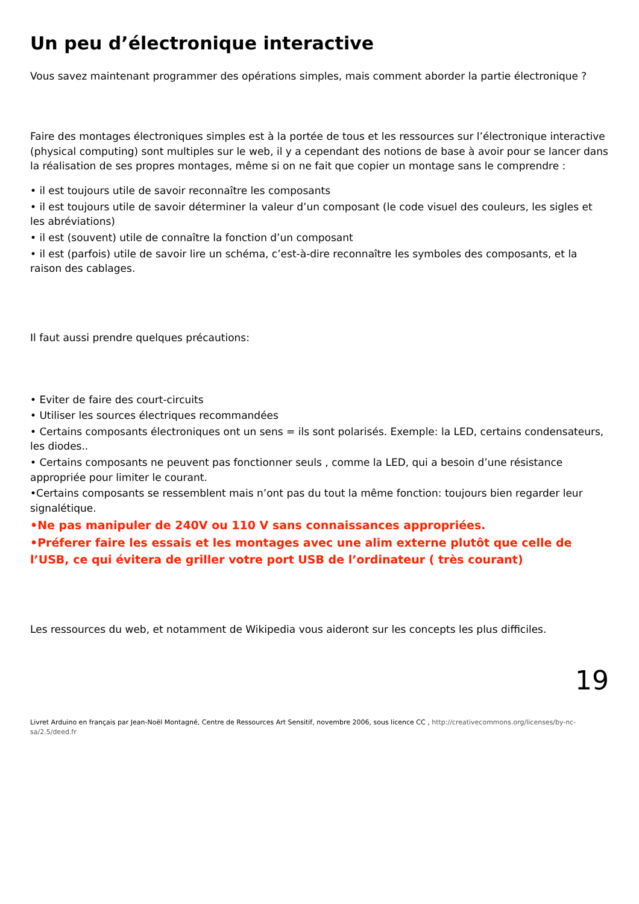Un peu d’électronique interactive
Vous savez maintenant programmer des opérations simples, mais comment aborder la partie électronique ?
Faire des montages électroniques simples est à la portée de tous et les ressources sur l’électronique interactive (physical computing) sont multiples sur le web, il y a cependant des notions de base à avoir pour se lancer dans la réalisation de ses propres montages, même si on ne fait que copier un montage sans le comprendre :
• il est toujours utile de savoir reconnaître les composants
• il est toujours utile de savoir déterminer la valeur d’un composant (le code visuel des couleurs, les sigles et les abréviations)
• il est (souvent) utile de connaître la fonction d’un composant
• il est (parfois) utile de savoir lire un schéma, c’est-à-dire reconnaître les symboles des composants, et la raison des cablages.
Il faut aussi prendre quelques précautions:
• Eviter de faire des court-circuits
• Utiliser les sources électriques recommandées
• Certains composants électroniques ont un sens = ils sont polarisés. Exemple: la LED, certains condensateurs, les diodes..
• Certains composants ne peuvent pas fonctionner seuls , comme la LED, qui a besoin d’une résistance appropriée pour limiter le courant.
•Certains composants se ressemblent mais n’ont pas du tout la même fonction: toujours bien regarder leur signalétique.
•Ne pas manipuler de 240V ou 110 V sans connaissances appropriées.
•Préferer faire les essais et les montages avec une alim externe plutôt que celle de l’USB, ce qui évitera de griller votre port USB de l’ordinateur ( très courant)
Les ressources du web, et notamment de Wikipedia vous aideront sur les concepts les plus difficiles.
19
Livret Arduino en français par Jean-Noël Montagné, Centre de Ressources Art Sensitif, novembre 2006, sous licence CC , http://creativecommons.org/licenses/by-nc-sa/2.5/deed.fr